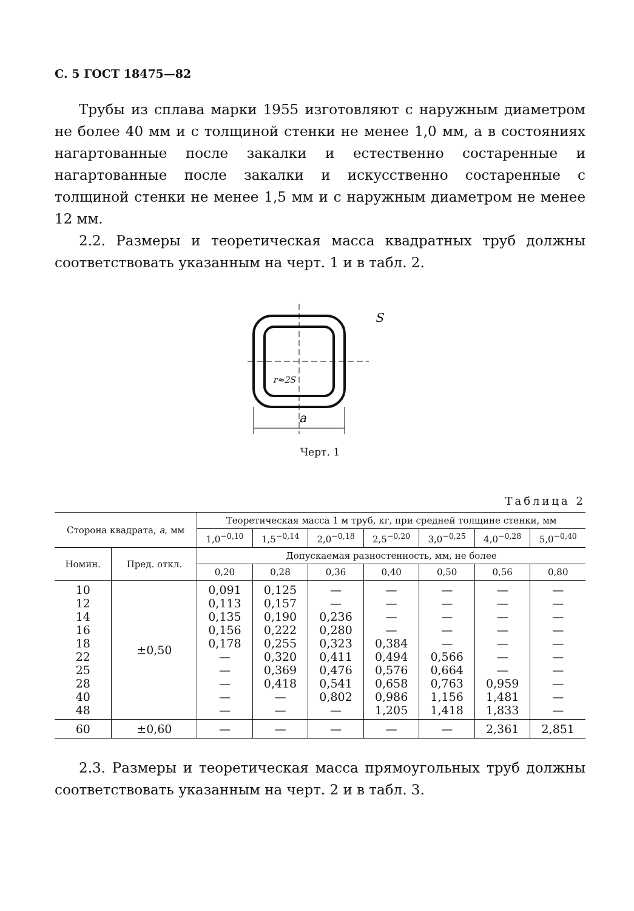С. 5 ГОСТ 18475—82
Трубы из сплава марки 1955 изготовляют с наружным диаметром не более 40 мм и с толщиной стенки не менее 1,0 мм, а в состояниях нагартованные после закалки и естественно состаренные и нагартованные после закалки и искусственно состаренные с толщиной стенки не менее 1,5 мм и с наружным диаметром не менее 12 мм.
2.2. Размеры и теоретическая масса квадратных труб должны соответствовать указанным на черт. 1 и в табл. 2.
a
S
r≈2S
Черт. 1
Таблица 2
| Сторона квадрата, a , мм | | Теоретическая масса 1 м труб, кг, при средней толщине стенки, мм | | | | | | |
| --- | --- | --- | --- | --- | --- | --- | --- | --- |
| | | 1,0<sup>−0,10</sup> | 1,5<sup>−0,14</sup> | 2,0<sup>−0,18</sup> | 2,5<sup>−0,20</sup> | 3,0<sup>−0,25</sup> | 4,0<sup>−0,28</sup> | 5,0<sup>−0,40</sup> |
| Номин. | Пред. откл. | Допускаемая разностенность, мм, не более | | | | | | |
| | | 0,20 | 0,28 | 0,36 | 0,40 | 0,50 | 0,56 | 0,80 |
| 10 12 14 16 18 22 25 28 40 48 | ±0,50 | 0,091 0,113 0,135 0,156 0,178 — — — — — | 0,125 0,157 0,190 0,222 0,255 0,320 0,369 0,418 — — | — — 0,236 0,280 0,323 0,411 0,476 0,541 0,802 — | — — — — 0,384 0,494 0,576 0,658 0,986 1,205 | — — — — — 0,566 0,664 0,763 1,156 1,418 | — — — — — — — 0,959 1,481 1,833 | — — — — — — — — — — |
| 60 | ±0,60 | — | — | — | — | — | 2,361 | 2,851 |
2.3. Размеры и теоретическая масса прямоугольных труб должны соответствовать указанным на черт. 2 и в табл. 3.